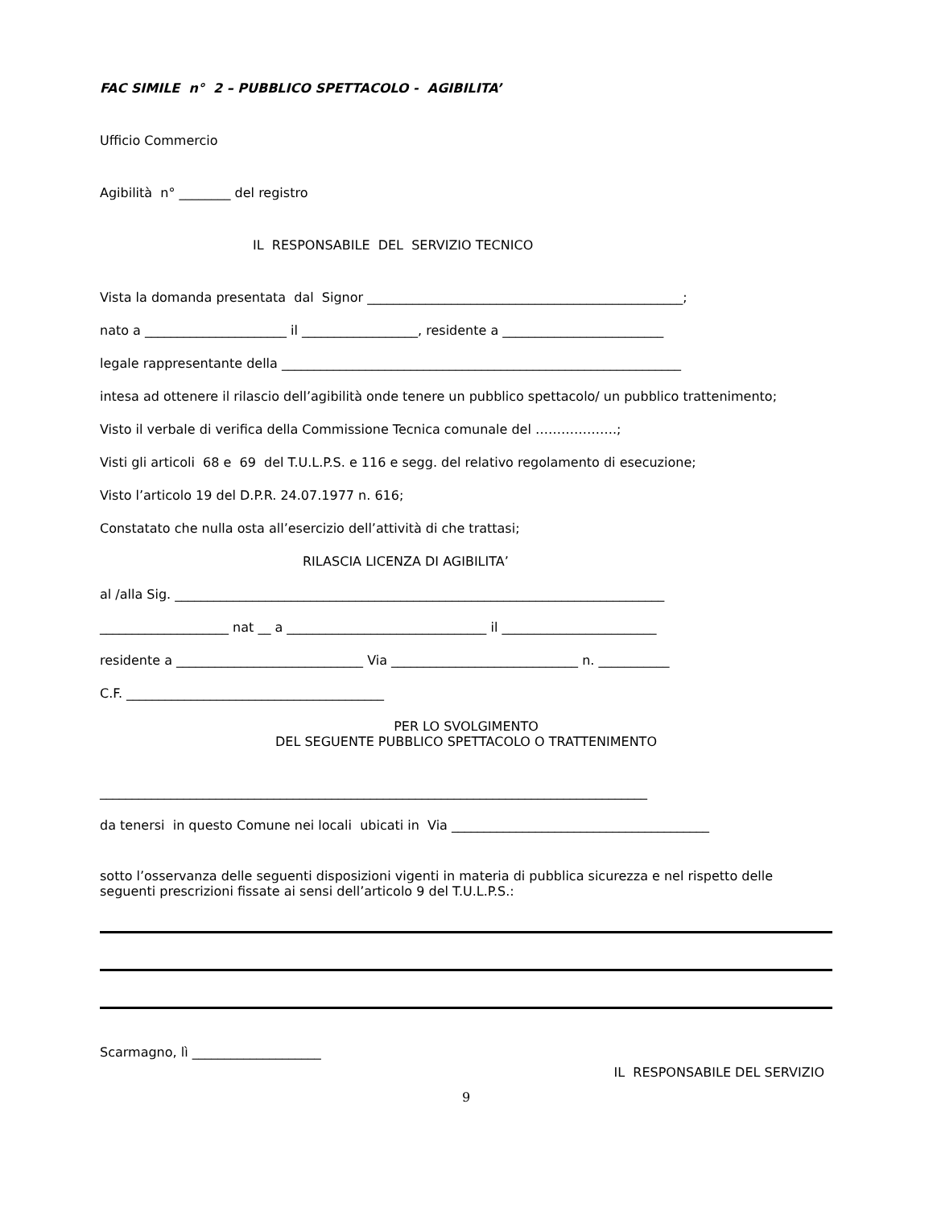FAC SIMILE n° 2 – PUBBLICO SPETTACOLO - AGIBILITA’
Ufficio Commercio
Agibilità n° ________ del registro
IL RESPONSABILE DEL SERVIZIO TECNICO
Vista la domanda presentata dal Signor _________________________________________________;
nato a ______________________ il __________________, residente a _________________________
legale rappresentante della ______________________________________________________________
intesa ad ottenere il rilascio dell’agibilità onde tenere un pubblico spettacolo/ un pubblico trattenimento;
Visto il verbale di verifica della Commissione Tecnica comunale del ……………….;
Visti gli articoli 68 e 69 del T.U.L.P.S. e 116 e segg. del relativo regolamento di esecuzione;
Visto l’articolo 19 del D.P.R. 24.07.1977 n. 616;
Constatato che nulla osta all’esercizio dell’attività di che trattasi;
RILASCIA LICENZA DI AGIBILITA’
al /alla Sig. ____________________________________________________________________________
____________________ nat __ a _______________________________ il ________________________
residente a _____________________________ Via _____________________________ n. ___________
C.F. ________________________________________
PER LO SVOLGIMENTO
DEL SEGUENTE PUBBLICO SPETTACOLO O TRATTENIMENTO
_____________________________________________________________________________________
da tenersi in questo Comune nei locali ubicati in Via ________________________________________
sotto l’osservanza delle seguenti disposizioni vigenti in materia di pubblica sicurezza e nel rispetto delle seguenti prescrizioni fissate ai sensi dell’articolo 9 del T.U.L.P.S.:
Scarmagno, lì ____________________
IL RESPONSABILE DEL SERVIZIO
9